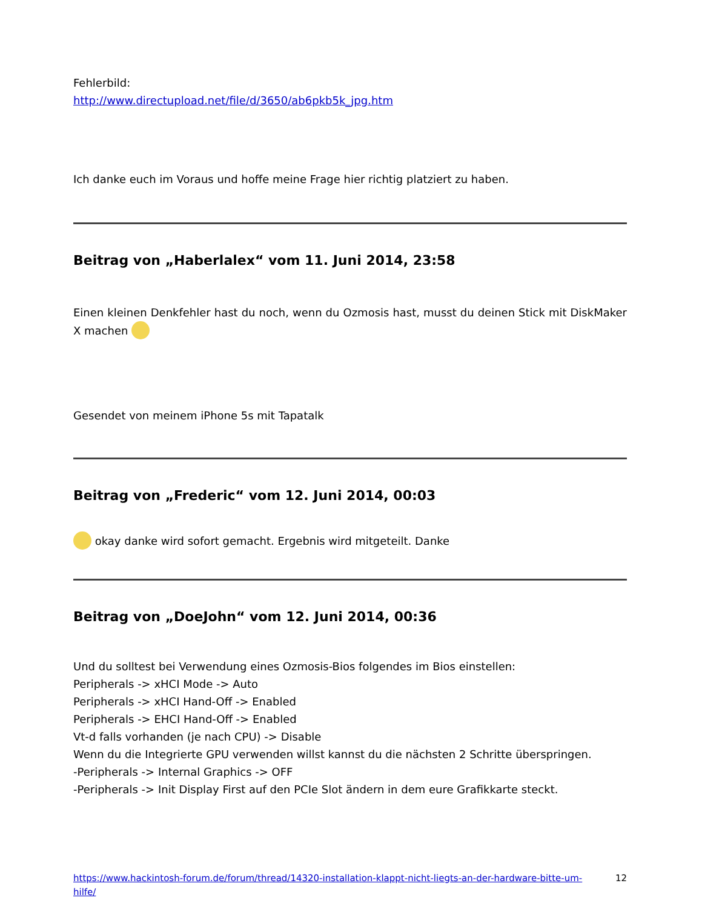Fehlerbild:
http://www.directupload.net/file/d/3650/ab6pkb5k_jpg.htm
Ich danke euch im Voraus und hoffe meine Frage hier richtig platziert zu haben.
Beitrag von „Haberlalex“ vom 11. Juni 2014, 23:58
Einen kleinen Denkfehler hast du noch, wenn du Ozmosis hast, musst du deinen Stick mit DiskMaker X machen
Gesendet von meinem iPhone 5s mit Tapatalk
Beitrag von „Frederic“ vom 12. Juni 2014, 00:03
okay danke wird sofort gemacht. Ergebnis wird mitgeteilt. Danke
Beitrag von „DoeJohn“ vom 12. Juni 2014, 00:36
Und du solltest bei Verwendung eines Ozmosis-Bios folgendes im Bios einstellen:
Peripherals -> xHCI Mode -> Auto
Peripherals -> xHCI Hand-Off -> Enabled
Peripherals -> EHCI Hand-Off -> Enabled
Vt-d falls vorhanden (je nach CPU) -> Disable
Wenn du die Integrierte GPU verwenden willst kannst du die nächsten 2 Schritte überspringen.
-Peripherals -> Internal Graphics -> OFF
-Peripherals -> Init Display First auf den PCIe Slot ändern in dem eure Grafikkarte steckt.
https://www.hackintosh-forum.de/forum/thread/14320-installation-klappt-nicht-liegts-an-der-hardware-bitte-um-hilfe/ 12